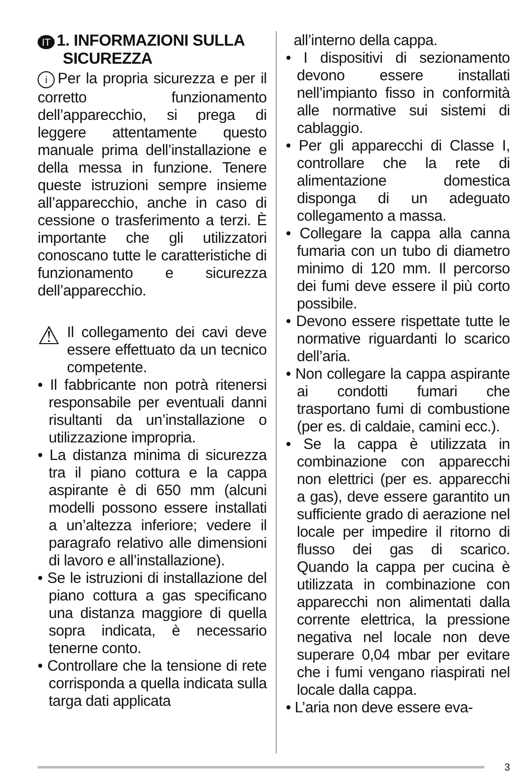IT 1. INFORMAZIONI SULLA
SICUREZZA
i Per la propria sicurezza e per il corretto funzionamento dell’apparecchio, si prega di leggere attentamente questo manuale prima dell’installazione e della messa in funzione. Tenere queste istruzioni sempre insieme all’apparecchio, anche in caso di cessione o trasferimento a terzi. È importante che gli utilizzatori conoscano tutte le caratteristiche di funzionamento e sicurezza dell’apparecchio.
⚠
Il collegamento dei cavi deve essere effettuato da un tecnico competente.
• Il fabbricante non potrà ritenersi responsabile per eventuali danni risultanti da un’installazione o utilizzazione impropria.
• La distanza minima di sicurezza tra il piano cottura e la cappa aspirante è di 650 mm (alcuni modelli possono essere installati a un’altezza inferiore; vedere il paragrafo relativo alle dimensioni di lavoro e all’installazione).
• Se le istruzioni di installazione del piano cottura a gas specificano una distanza maggiore di quella sopra indicata, è necessario tenerne conto.
• Controllare che la tensione di rete corrisponda a quella indicata sulla targa dati applicata
all’interno della cappa.
• I dispositivi di sezionamento devono essere installati nell’impianto fisso in conformità alle normative sui sistemi di cablaggio.
• Per gli apparecchi di Classe I, controllare che la rete di alimentazione domestica disponga di un adeguato collegamento a massa.
• Collegare la cappa alla canna fumaria con un tubo di diametro minimo di 120 mm. Il percorso dei fumi deve essere il più corto possibile.
• Devono essere rispettate tutte le normative riguardanti lo scarico dell’aria.
• Non collegare la cappa aspirante ai condotti fumari che trasportano fumi di combustione (per es. di caldaie, camini ecc.).
• Se la cappa è utilizzata in combinazione con apparecchi non elettrici (per es. apparecchi a gas), deve essere garantito un sufficiente grado di aerazione nel locale per impedire il ritorno di flusso dei gas di scarico. Quando la cappa per cucina è utilizzata in combinazione con apparecchi non alimentati dalla corrente elettrica, la pressione negativa nel locale non deve superare 0,04 mbar per evitare che i fumi vengano riaspirati nel locale dalla cappa.
• L’aria non deve essere eva-
3